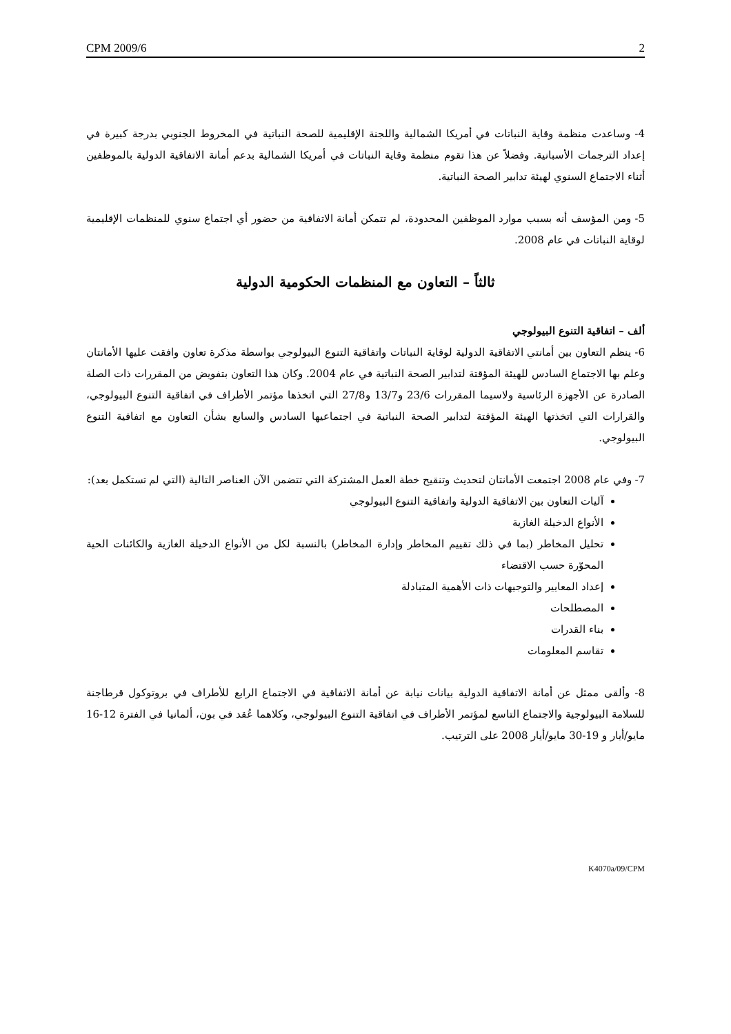CPM 2009/6 2
4- وساعدت منظمة وقاية النباتات في أمريكا الشمالية واللجنة الإقليمية للصحة النباتية في المخروط الجنوبي بدرجة كبيرة في إعداد الترجمات الأسبانية. وفضلاً عن هذا تقوم منظمة وقاية النباتات في أمريكا الشمالية بدعم أمانة الاتفاقية الدولية بالموظفين أثناء الاجتماع السنوي لهيئة تدابير الصحة النباتية.
5- ومن المؤسف أنه بسبب موارد الموظفين المحدودة، لم تتمكن أمانة الاتفاقية من حضور أي اجتماع سنوي للمنظمات الإقليمية لوقاية النباتات في عام 2008.
ثالثاً – التعاون مع المنظمات الحكومية الدولية
ألف – اتفاقية التنوع البيولوجي
6- ينظم التعاون بين أمانتي الاتفاقية الدولية لوقاية النباتات واتفاقية التنوع البيولوجي بواسطة مذكرة تعاون وافقت عليها الأمانتان وعلم بها الاجتماع السادس للهيئة المؤقتة لتدابير الصحة النباتية في عام 2004. وكان هذا التعاون بتفويض من المقررات ذات الصلة الصادرة عن الأجهزة الرئاسية ولاسيما المقررات 23/6 و13/7 و27/8 التي اتخذها مؤتمر الأطراف في اتفاقية التنوع البيولوجي، والقرارات التي اتخذتها الهيئة المؤقتة لتدابير الصحة النباتية في اجتماعيها السادس والسابع بشأن التعاون مع اتفاقية التنوع البيولوجي.
7- وفي عام 2008 اجتمعت الأمانتان لتحديث وتنقيح خطة العمل المشتركة التي تتضمن الآن العناصر التالية (التي لم تستكمل بعد):
آليات التعاون بين الاتفاقية الدولية واتفاقية التنوع البيولوجي
الأنواع الدخيلة الغازية
تحليل المخاطر (بما في ذلك تقييم المخاطر وإدارة المخاطر) بالنسبة لكل من الأنواع الدخيلة الغازية والكائنات الحية المحوّرة حسب الاقتضاء
إعداد المعايير والتوجيهات ذات الأهمية المتبادلة
المصطلحات
بناء القدرات
تقاسم المعلومات
8- وألقى ممثل عن أمانة الاتفاقية الدولية بيانات نيابة عن أمانة الاتفاقية في الاجتماع الرابع للأطراف في بروتوكول قرطاجنة للسلامة البيولوجية والاجتماع التاسع لمؤتمر الأطراف في اتفاقية التنوع البيولوجي، وكلاهما عُقد في بون، ألمانيا في الفترة 12-16 مايو/أيار و 19-30 مايو/أيار 2008 على الترتيب.
K4070a/09/CPM